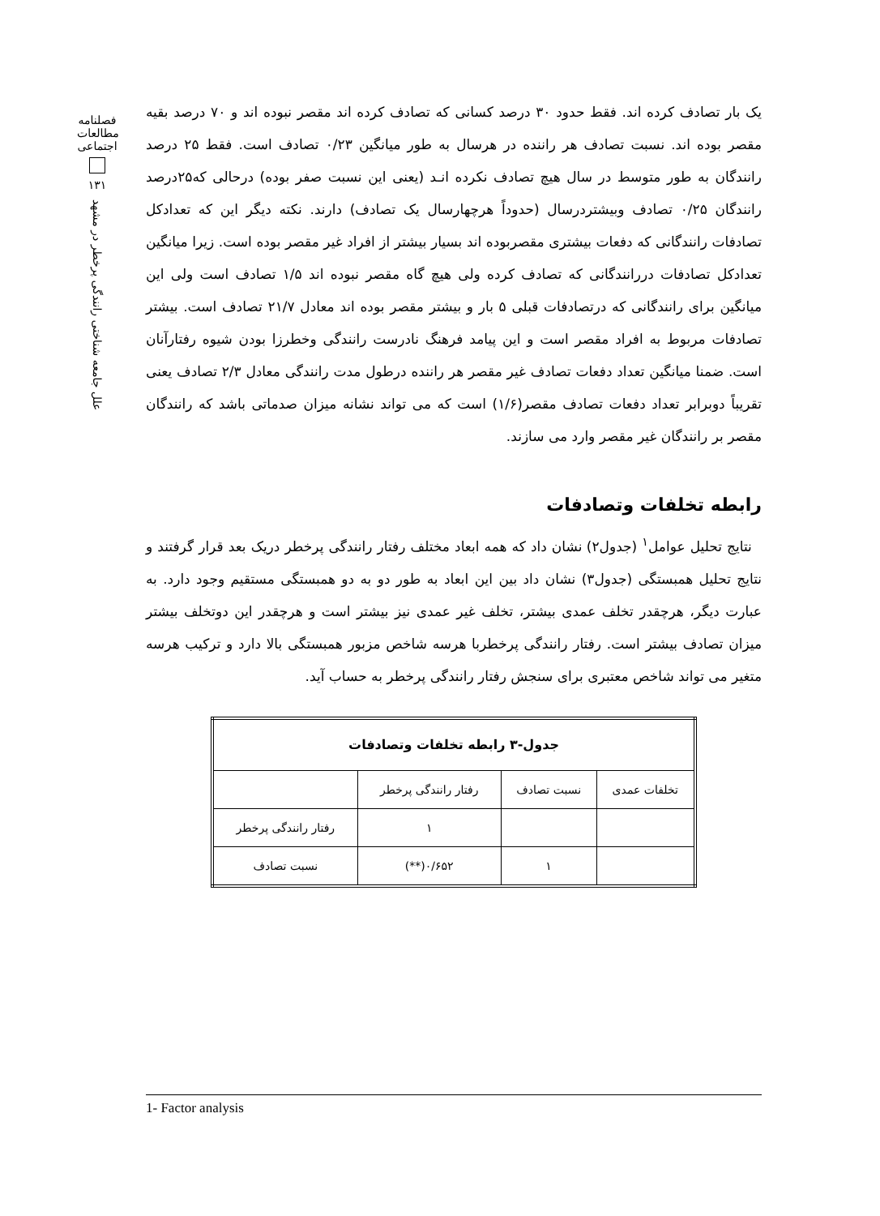فصلنامه مطالعات اجتماعی
۱۳۱
علل جامعه شناختی رانندگی پرخطر در مشهد
یک بار تصادف کرده اند. فقط حدود ۳۰ درصد کسانی که تصادف کرده اند مقصر نبوده اند و ۷۰ درصد بقیه مقصر بوده اند. نسبت تصادف هر راننده در هرسال به طور میانگین ۰/۲۳ تصادف است. فقط ۲۵ درصد رانندگان به طور متوسط در سال هیچ تصادف نکرده انـد (یعنی این نسبت صفر بوده) درحالی که۲۵درصد رانندگان ۰/۲۵ تصادف وبیشتردرسال (حدوداً هرچهارسال یک تصادف) دارند. نکته دیگر این که تعدادکل تصادفات رانندگانی که دفعات بیشتری مقصربوده اند بسیار بیشتر از افراد غیر مقصر بوده است. زیرا میانگین تعدادکل تصادفات دررانندگانی که تصادف کرده ولی هیچ گاه مقصر نبوده اند ۱/۵ تصادف است ولی این میانگین برای رانندگانی که درتصادفات قبلی ۵ بار و بیشتر مقصر بوده اند معادل ۲۱/۷ تصادف است. بیشتر تصادفات مربوط به افراد مقصر است و این پیامد فرهنگ نادرست رانندگی وخطرزا بودن شیوه رفتارآنان است. ضمنا میانگین تعداد دفعات تصادف غیر مقصر هر راننده درطول مدت رانندگی معادل ۲/۳ تصادف یعنی تقریباً دوبرابر تعداد دفعات تصادف مقصر(۱/۶) است که می تواند نشانه میزان صدماتی باشد که رانندگان مقصر بر رانندگان غیر مقصر وارد می سازند.
رابطه تخلفات وتصادفات
نتایج تحلیل عوامل<sup>۱</sup> (جدول۲) نشان داد که همه ابعاد مختلف رفتار رانندگی پرخطر دریک بعد قرار گرفتند و نتایج تحلیل همبستگی (جدول۳) نشان داد بین این ابعاد به طور دو به دو همبستگی مستقیم وجود دارد. به عبارت دیگر، هرچقدر تخلف عمدی بیشتر، تخلف غیر عمدی نیز بیشتر است و هرچقدر این دوتخلف بیشتر میزان تصادف بیشتر است. رفتار رانندگی پرخطربا هرسه شاخص مزبور همبستگی بالا دارد و ترکیب هرسه متغیر می تواند شاخص معتبری برای سنجش رفتار رانندگی پرخطر به حساب آید.
| جدول-۳ رابطه تخلفات وتصادفات | | | |
| --- | --- | --- | --- |
| تخلفات عمدی | نسبت تصادف | رفتار رانندگی پرخطر | |
| | | ۱ | رفتار رانندگی پرخطر |
| | ۱ | ۰/۶۵۲(**) | نسبت تصادف |
1- Factor analysis